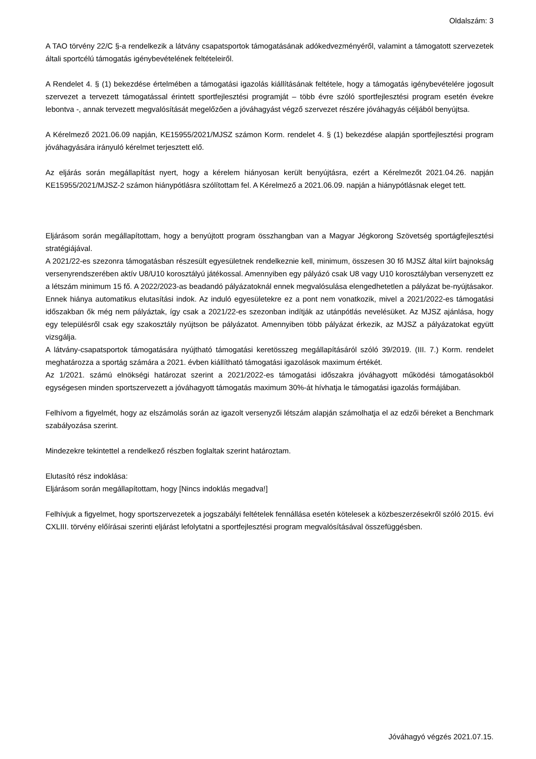Oldalszám: 3
A TAO törvény 22/C §-a rendelkezik a látvány csapatsportok támogatásának adókedvezményéről, valamint a támogatott szervezetek általi sportcélú támogatás igénybevételének feltételeiről.
A Rendelet 4. § (1) bekezdése értelmében a támogatási igazolás kiállításának feltétele, hogy a támogatás igénybevételére jogosult szervezet a tervezett támogatással érintett sportfejlesztési programját – több évre szóló sportfejlesztési program esetén évekre lebontva -, annak tervezett megvalósítását megelőzően a jóváhagyást végző szervezet részére jóváhagyás céljából benyújtsa.
A Kérelmező 2021.06.09 napján, KE15955/2021/MJSZ számon Korm. rendelet 4. § (1) bekezdése alapján sportfejlesztési program jóváhagyására irányuló kérelmet terjesztett elő.
Az eljárás során megállapítást nyert, hogy a kérelem hiányosan került benyújtásra, ezért a Kérelmezőt 2021.04.26. napján KE15955/2021/MJSZ-2 számon hiánypótlásra szólítottam fel. A Kérelmező a 2021.06.09. napján a hiánypótlásnak eleget tett.
Eljárásom során megállapítottam, hogy a benyújtott program összhangban van a Magyar Jégkorong Szövetség sportágfejlesztési stratégiájával.
A 2021/22-es szezonra támogatásban részesült egyesületnek rendelkeznie kell, minimum, összesen 30 fő MJSZ által kiírt bajnokság versenyrendszerében aktív U8/U10 korosztályú játékossal. Amennyiben egy pályázó csak U8 vagy U10 korosztályban versenyzett ez a létszám minimum 15 fő. A 2022/2023-as beadandó pályázatoknál ennek megvalósulása elengedhetetlen a pályázat be-nyújtásakor. Ennek hiánya automatikus elutasítási indok. Az induló egyesületekre ez a pont nem vonatkozik, mivel a 2021/2022-es támogatási időszakban ők még nem pályáztak, így csak a 2021/22-es szezonban indítják az utánpótlás nevelésüket. Az MJSZ ajánlása, hogy egy településről csak egy szakosztály nyújtson be pályázatot. Amennyiben több pályázat érkezik, az MJSZ a pályázatokat együtt vizsgálja.
A látvány-csapatsportok támogatására nyújtható támogatási keretösszeg megállapításáról szóló 39/2019. (III. 7.) Korm. rendelet meghatározza a sportág számára a 2021. évben kiállítható támogatási igazolások maximum értékét.
Az 1/2021. számú elnökségi határozat szerint a 2021/2022-es támogatási időszakra jóváhagyott működési támogatásokból egységesen minden sportszervezett a jóváhagyott támogatás maximum 30%-át hívhatja le támogatási igazolás formájában.
Felhívom a figyelmét, hogy az elszámolás során az igazolt versenyzői létszám alapján számolhatja el az edzői béreket a Benchmark szabályozása szerint.
Mindezekre tekintettel a rendelkező részben foglaltak szerint határoztam.
Elutasító rész indoklása:
Eljárásom során megállapítottam, hogy [Nincs indoklás megadva!]
Felhívjuk a figyelmet, hogy sportszervezetek a jogszabályi feltételek fennállása esetén kötelesek a közbeszerzésekről szóló 2015. évi CXLIII. törvény előírásai szerinti eljárást lefolytatni a sportfejlesztési program megvalósításával összefüggésben.
Jóváhagyó végzés 2021.07.15.